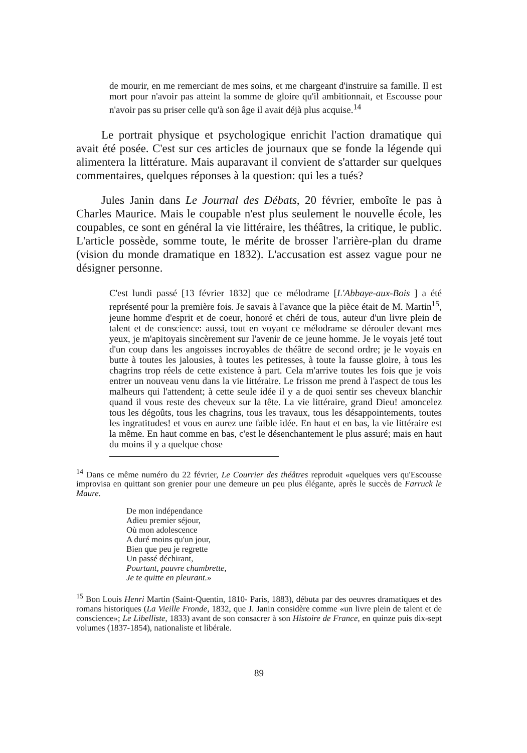de mourir, en me remerciant de mes soins, et me chargeant d'instruire sa famille. Il est mort pour n'avoir pas atteint la somme de gloire qu'il ambitionnait, et Escousse pour n'avoir pas su priser celle qu'à son âge il avait déjà plus acquise.<sup>14</sup>
Le portrait physique et psychologique enrichit l'action dramatique qui avait été posée. C'est sur ces articles de journaux que se fonde la légende qui alimentera la littérature. Mais auparavant il convient de s'attarder sur quelques commentaires, quelques réponses à la question: qui les a tués?
Jules Janin dans Le Journal des Débats, 20 février, emboîte le pas à Charles Maurice. Mais le coupable n'est plus seulement le nouvelle école, les coupables, ce sont en général la vie littéraire, les théâtres, la critique, le public. L'article possède, somme toute, le mérite de brosser l'arrière-plan du drame (vision du monde dramatique en 1832). L'accusation est assez vague pour ne désigner personne.
C'est lundi passé [13 février 1832] que ce mélodrame [L'Abbaye-aux-Bois ] a été représenté pour la première fois. Je savais à l'avance que la pièce était de M. Martin<sup>15</sup>, jeune homme d'esprit et de coeur, honoré et chéri de tous, auteur d'un livre plein de talent et de conscience: aussi, tout en voyant ce mélodrame se dérouler devant mes yeux, je m'apitoyais sincèrement sur l'avenir de ce jeune homme. Je le voyais jeté tout d'un coup dans les angoisses incroyables de théâtre de second ordre; je le voyais en butte à toutes les jalousies, à toutes les petitesses, à toute la fausse gloire, à tous les chagrins trop réels de cette existence à part. Cela m'arrive toutes les fois que je vois entrer un nouveau venu dans la vie littéraire. Le frisson me prend à l'aspect de tous les malheurs qui l'attendent; à cette seule idée il y a de quoi sentir ses cheveux blanchir quand il vous reste des cheveux sur la tête. La vie littéraire, grand Dieu! amoncelez tous les dégoûts, tous les chagrins, tous les travaux, tous les désappointements, toutes les ingratitudes! et vous en aurez une faible idée. En haut et en bas, la vie littéraire est la même. En haut comme en bas, c'est le désenchantement le plus assuré; mais en haut du moins il y a quelque chose
<sup>14</sup> Dans ce même numéro du 22 février, Le Courrier des théâtres reproduit «quelques vers qu'Escousse improvisa en quittant son grenier pour une demeure un peu plus élégante, après le succès de Farruck le Maure.
De mon indépendance
Adieu premier séjour,
Où mon adolescence
A duré moins qu'un jour,
Bien que peu je regrette
Un passé déchirant,
Pourtant, pauvre chambrette,
Je te quitte en pleurant.»
<sup>15</sup> Bon Louis Henri Martin (Saint-Quentin, 1810- Paris, 1883), débuta par des oeuvres dramatiques et des romans historiques (La Vieille Fronde, 1832, que J. Janin considère comme «un livre plein de talent et de conscience»; Le Libelliste, 1833) avant de son consacrer à son Histoire de France, en quinze puis dix-sept volumes (1837-1854), nationaliste et libérale.
89